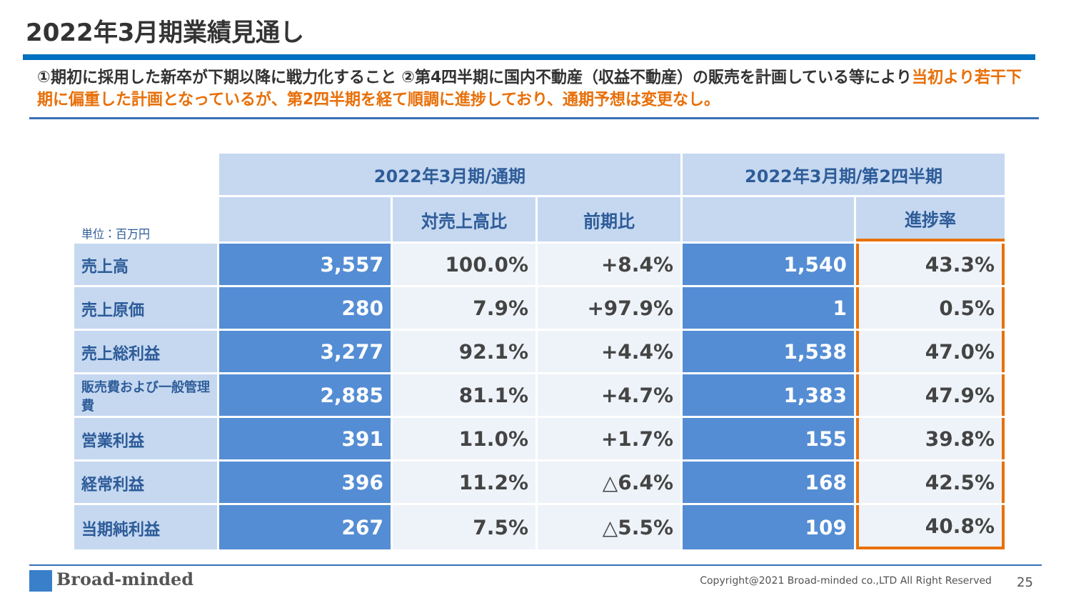2022年3月期業績見通し
①期初に採用した新卒が下期以降に戦力化すること ②第4四半期に国内不動産（収益不動産）の販売を計画している等により当初より若干下期に偏重した計画となっているが、第2四半期を経て順調に進捗しており、通期予想は変更なし。
| 単位：百万円 | 2022年3月期/通期 | | | 2022年3月期/第2四半期 | |
| --- | --- | --- | --- | --- | --- |
| | | 対売上高比 | 前期比 | | 進捗率 |
| 売上高 | 3,557 | 100.0% | +8.4% | 1,540 | 43.3% |
| 売上原価 | 280 | 7.9% | +97.9% | 1 | 0.5% |
| 売上総利益 | 3,277 | 92.1% | +4.4% | 1,538 | 47.0% |
| 販売費および一般管理費 | 2,885 | 81.1% | +4.7% | 1,383 | 47.9% |
| 営業利益 | 391 | 11.0% | +1.7% | 155 | 39.8% |
| 経常利益 | 396 | 11.2% | △6.4% | 168 | 42.5% |
| 当期純利益 | 267 | 7.5% | △5.5% | 109 | 40.8% |
Broad-minded
Copyright@2021 Broad-minded co.,LTD All Right Reserved
25